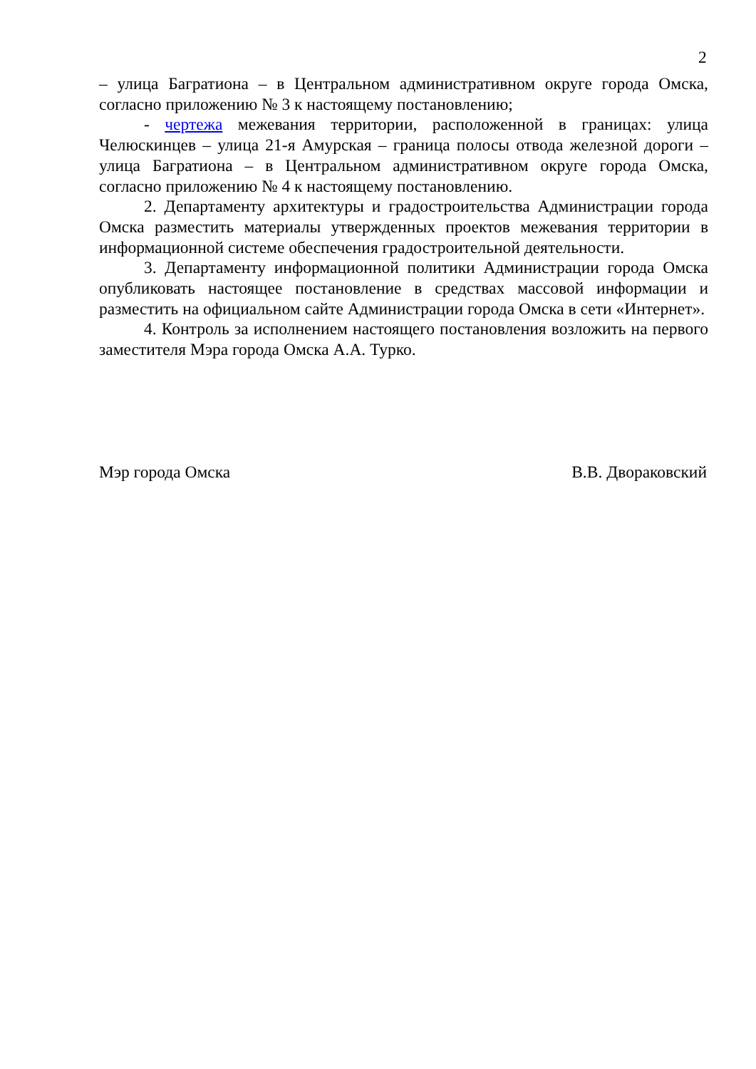2
– улица Багратиона – в Центральном административном округе города Омска, согласно приложению № 3 к настоящему постановлению;
- чертежа межевания территории, расположенной в границах: улица Челюскинцев – улица 21-я Амурская – граница полосы отвода железной дороги – улица Багратиона – в Центральном административном округе города Омска, согласно приложению № 4 к настоящему постановлению.
2. Департаменту архитектуры и градостроительства Администрации города Омска разместить материалы утвержденных проектов межевания территории в информационной системе обеспечения градостроительной деятельности.
3. Департаменту информационной политики Администрации города Омска опубликовать настоящее постановление в средствах массовой информации и разместить на официальном сайте Администрации города Омска в сети «Интернет».
4. Контроль за исполнением настоящего постановления возложить на первого заместителя Мэра города Омска А.А. Турко.
Мэр города Омска В.В. Двораковский